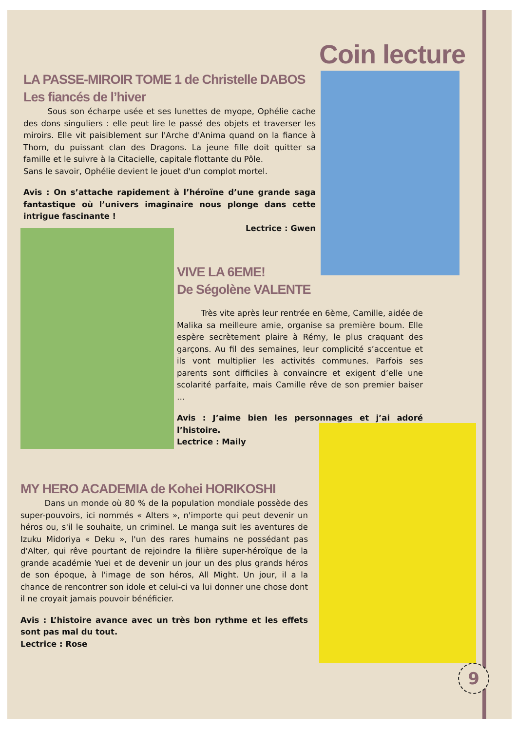Coin lecture
LA PASSE-MIROIR TOME 1 de Christelle DABOS
Les fiancés de l’hiver
   Sous son écharpe usée et ses lunettes de myope, Ophélie cache des dons singuliers : elle peut lire le passé des objets et traverser les miroirs. Elle vit paisiblement sur l'Arche d'Anima quand on la fiance à Thorn, du puissant clan des Dragons. La jeune fille doit quitter sa famille et le suivre à la Citacielle, capitale flottante du Pôle.
Sans le savoir, Ophélie devient le jouet d'un complot mortel.
Avis : On s’attache rapidement à l’héroïne d’une grande saga fantastique où l’univers imaginaire nous plonge dans cette intrigue fascinante !
Lectrice : Gwen
VIVE LA 6EME!
De Ségolène VALENTE
   Très vite après leur rentrée en 6ème, Camille, aidée de Malika sa meilleure amie, organise sa première boum. Elle espère secrètement plaire à Rémy, le plus craquant des garçons. Au fil des semaines, leur complicité s’accentue et ils vont multiplier les activités communes. Parfois ses parents sont difficiles à convaincre et exigent d’elle une scolarité parfaite, mais Camille rêve de son premier baiser …
Avis : J’aime bien les personnages et j’ai adoré l’histoire.
Lectrice : Maily
MY HERO ACADEMIA de Kohei HORIKOSHI
   Dans un monde où 80 % de la population mondiale possède des super-pouvoirs, ici nommés « Alters », n'importe qui peut devenir un héros ou, s'il le souhaite, un criminel. Le manga suit les aventures de Izuku Midoriya « Deku », l'un des rares humains ne possédant pas d'Alter, qui rêve pourtant de rejoindre la filière super-héroïque de la grande académie Yuei et de devenir un jour un des plus grands héros de son époque, à l'image de son héros, All Might. Un jour, il a la chance de rencontrer son idole et celui-ci va lui donner une chose dont il ne croyait jamais pouvoir bénéficier.
Avis : L’histoire avance avec un très bon rythme et les effets sont pas mal du tout.
Lectrice : Rose
9